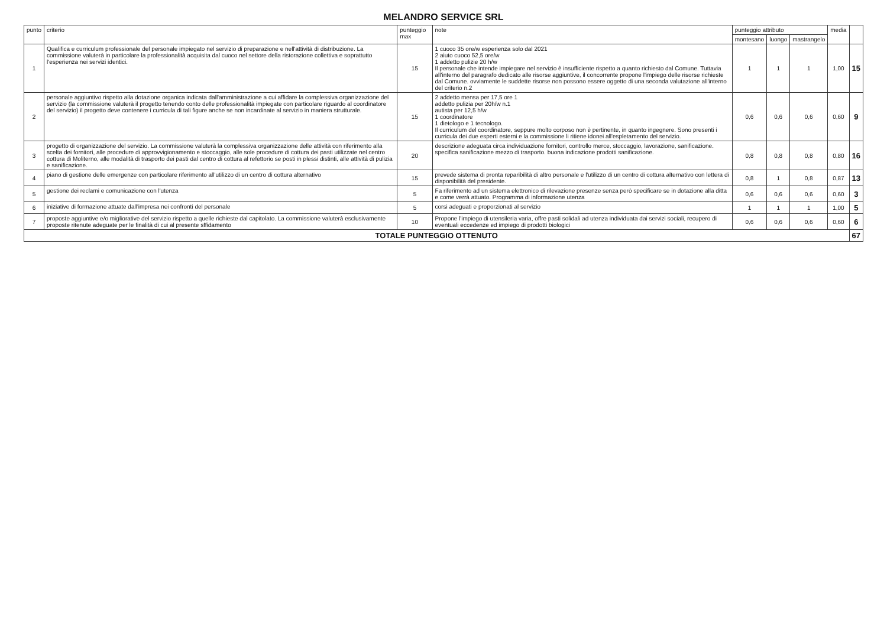MELANDRO SERVICE SRL
| punto | criterio | punteggio max | note | punteggio attributo | | | media | |
| --- | --- | --- | --- | --- | --- | --- | --- | --- |
| | | | | montesano | luongo | mastrangelo | | |
| 1 | Qualifica e curriculum professionale del personale impiegato nel servizio di preparazione e nell'attività di distribuzione. La commissione valuterà in particolare la professionalità acquisita dal cuoco nel settore della ristorazione collettiva e soprattutto l'esperienza nei servizi identici. | 15 | 1 cuoco 35 ore/w esperienza solo dal 2021 2 aiuto cuoco 52,5 ore/w 1 addetto pulizie 20 h/w Il personale che intende impiegare nel servizio è insufficiente rispetto a quanto richiesto dal Comune. Tuttavia all'interno del paragrafo dedicato alle risorse aggiuntive, il concorrente propone l'impiego delle risorse richieste dal Comune. ovviamente le suddette risorse non possono essere oggetto di una seconda valutazione all'interno del criterio n.2 | 1 | 1 | 1 | 1,00 | 15 |
| 2 | personale aggiuntivo rispetto alla dotazione organica indicata dall'amministrazione a cui affidare la complessiva organizzazione del servizio (la commissione valuterà il progetto tenendo conto delle professionalità impiegate con particolare riguardo al coordinatore del servizio) il progetto deve contenere i curricula di tali figure anche se non incardinate al servizio in maniera strutturale. | 15 | 2 addetto mensa per 17,5 ore 1 addetto pulizia per 20h/w n.1 autista per 12,5 h/w 1 coordinatore 1 dietologo e 1 tecnologo. Il curriculum del coordinatore, seppure molto corposo non è pertinente, in quanto ingegnere. Sono presenti i curricula dei due esperti esterni e la commissione li ritiene idonei all'espletamento del servizio. | 0,6 | 0,6 | 0,6 | 0,60 | 9 |
| 3 | progetto di organizzazione del servizio. La commissione valuterà la complessiva organizzazione delle attività con riferimento alla scelta dei fornitori, alle procedure di approvvigionamento e stoccaggio, alle sole procedure di cottura dei pasti utilizzate nel centro cottura di Moliterno, alle modalità di trasporto dei pasti dal centro di cottura al refettorio se posti in plessi distinti, alle attività di pulizia e sanificazione. | 20 | descrizione adeguata circa individuazione fornitori, controllo merce, stoccaggio, lavorazione, sanificazione. specifica sanificazione mezzo di trasporto. buona indicazione prodotti sanificazione. | 0,8 | 0,8 | 0,8 | 0,80 | 16 |
| 4 | piano di gestione delle emergenze con particolare riferimento all'utilizzo di un centro di cottura alternativo | 15 | prevede sistema di pronta reparibilità di altro personale e l'utilizzo di un centro di cottura alternativo con lettera di disponibilità del presidente. | 0,8 | 1 | 0,8 | 0,87 | 13 |
| 5 | gestione dei reclami e comunicazione con l'utenza | 5 | Fa riferimento ad un sistema elettronico di rilevazione presenze senza però specificare se in dotazione alla ditta e come verrà attuato. Programma di informazione utenza | 0,6 | 0,6 | 0,6 | 0,60 | 3 |
| 6 | iniziative di formazione attuate dall'impresa nei confronti del personale | 5 | corsi adeguati e proporzionati al servizio | 1 | 1 | 1 | 1,00 | 5 |
| 7 | proposte aggiuntive e/o migliorative del servizio rispetto a quelle richieste dal capitolato. La commissione valuterà esclusivamente proposte ritenute adeguate per le finalità di cui al presente sffidamento | 10 | Propone l'impiego di utensileria varia, offre pasti solidali ad utenza individuata dai servizi sociali, recupero di eventuali eccedenze ed impiego di prodotti biologici | 0,6 | 0,6 | 0,6 | 0,60 | 6 |
| TOTALE PUNTEGGIO OTTENUTO | | | | | | | | 67 |